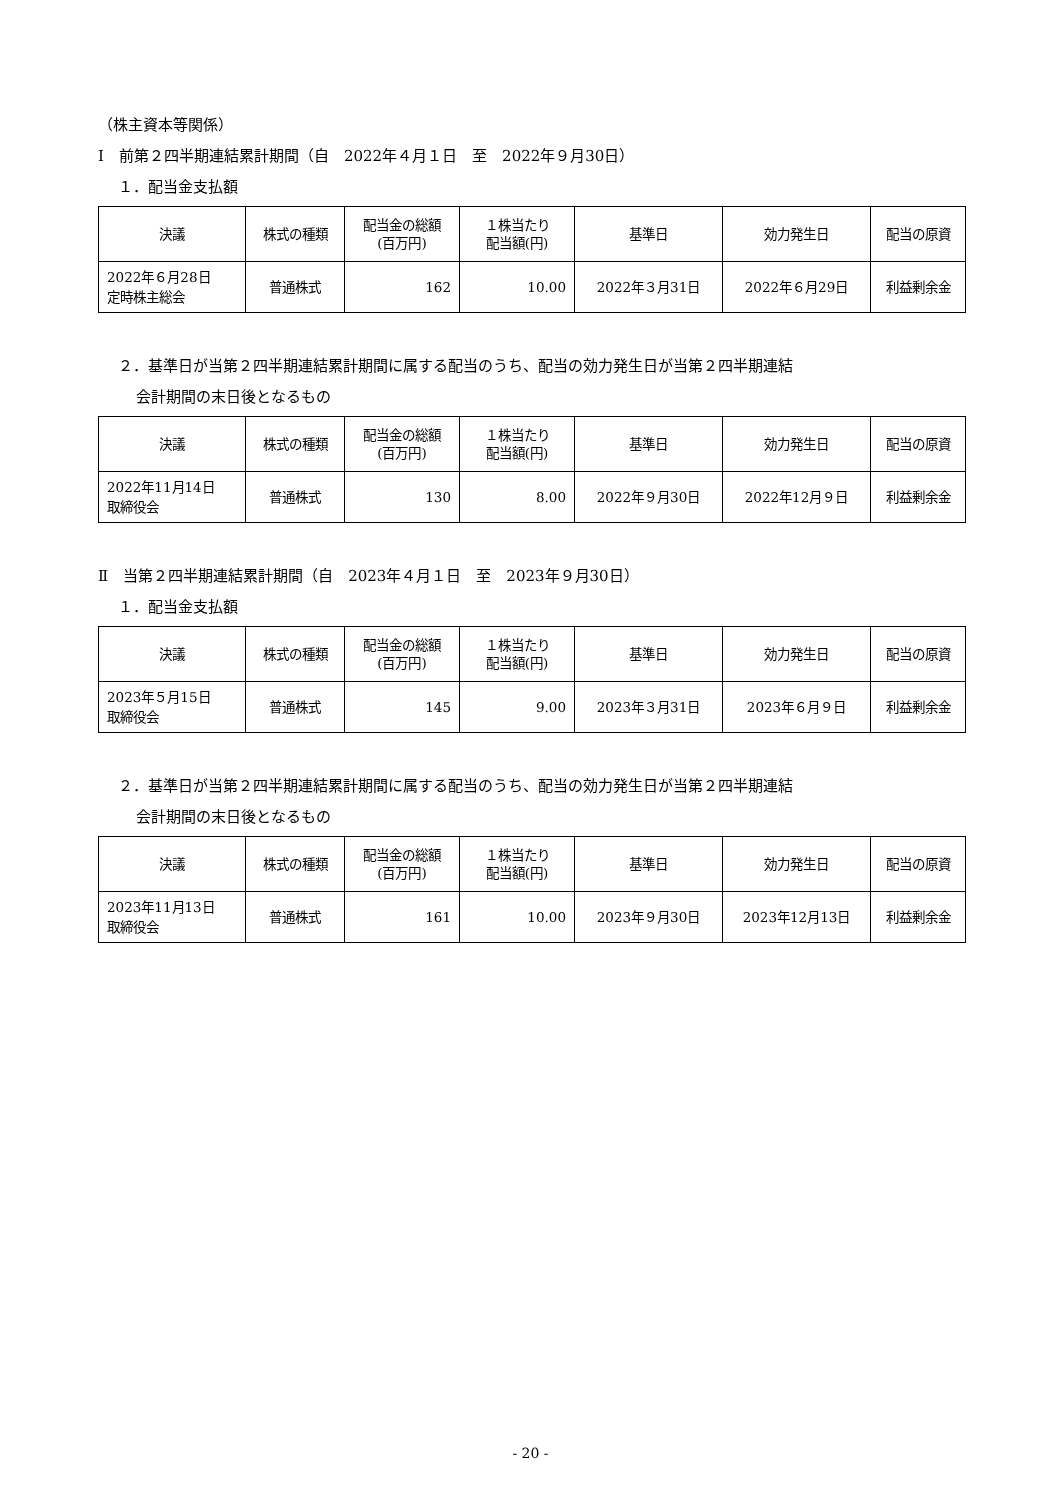（株主資本等関係）
Ⅰ　前第２四半期連結累計期間（自　2022年４月１日　至　2022年９月30日）
１．配当金支払額
| 決議 | 株式の種類 | 配当金の総額 (百万円) | １株当たり 配当額(円) | 基準日 | 効力発生日 | 配当の原資 |
| --- | --- | --- | --- | --- | --- | --- |
| 2022年６月28日 定時株主総会 | 普通株式 | 162 | 10.00 | 2022年３月31日 | 2022年６月29日 | 利益剰余金 |
２．基準日が当第２四半期連結累計期間に属する配当のうち、配当の効力発生日が当第２四半期連結
会計期間の末日後となるもの
| 決議 | 株式の種類 | 配当金の総額 (百万円) | １株当たり 配当額(円) | 基準日 | 効力発生日 | 配当の原資 |
| --- | --- | --- | --- | --- | --- | --- |
| 2022年11月14日 取締役会 | 普通株式 | 130 | 8.00 | 2022年９月30日 | 2022年12月９日 | 利益剰余金 |
Ⅱ　当第２四半期連結累計期間（自　2023年４月１日　至　2023年９月30日）
１．配当金支払額
| 決議 | 株式の種類 | 配当金の総額 (百万円) | １株当たり 配当額(円) | 基準日 | 効力発生日 | 配当の原資 |
| --- | --- | --- | --- | --- | --- | --- |
| 2023年５月15日 取締役会 | 普通株式 | 145 | 9.00 | 2023年３月31日 | 2023年６月９日 | 利益剰余金 |
２．基準日が当第２四半期連結累計期間に属する配当のうち、配当の効力発生日が当第２四半期連結
会計期間の末日後となるもの
| 決議 | 株式の種類 | 配当金の総額 (百万円) | １株当たり 配当額(円) | 基準日 | 効力発生日 | 配当の原資 |
| --- | --- | --- | --- | --- | --- | --- |
| 2023年11月13日 取締役会 | 普通株式 | 161 | 10.00 | 2023年９月30日 | 2023年12月13日 | 利益剰余金 |
- 20 -